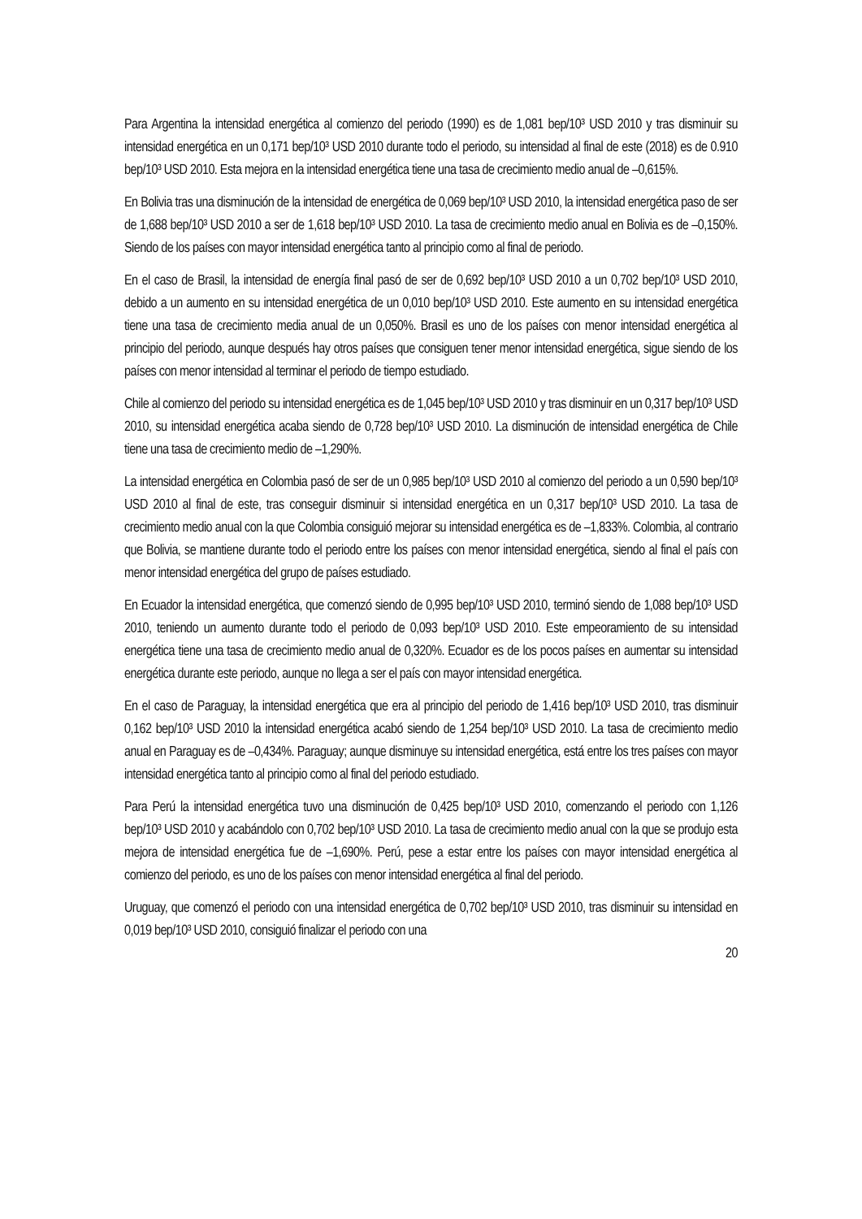Para Argentina la intensidad energética al comienzo del periodo (1990) es de 1,081 bep/10³ USD 2010 y tras disminuir su intensidad energética en un 0,171 bep/10³ USD 2010 durante todo el periodo, su intensidad al final de este (2018) es de 0.910 bep/10³ USD 2010. Esta mejora en la intensidad energética tiene una tasa de crecimiento medio anual de –0,615%.
En Bolivia tras una disminución de la intensidad de energética de 0,069 bep/10³ USD 2010, la intensidad energética paso de ser de 1,688 bep/10³ USD 2010 a ser de 1,618 bep/10³ USD 2010. La tasa de crecimiento medio anual en Bolivia es de –0,150%. Siendo de los países con mayor intensidad energética tanto al principio como al final de periodo.
En el caso de Brasil, la intensidad de energía final pasó de ser de 0,692 bep/10³ USD 2010 a un 0,702 bep/10³ USD 2010, debido a un aumento en su intensidad energética de un 0,010 bep/10³ USD 2010. Este aumento en su intensidad energética tiene una tasa de crecimiento media anual de un 0,050%. Brasil es uno de los países con menor intensidad energética al principio del periodo, aunque después hay otros países que consiguen tener menor intensidad energética, sigue siendo de los países con menor intensidad al terminar el periodo de tiempo estudiado.
Chile al comienzo del periodo su intensidad energética es de 1,045 bep/10³ USD 2010 y tras disminuir en un 0,317 bep/10³ USD 2010, su intensidad energética acaba siendo de 0,728 bep/10³ USD 2010. La disminución de intensidad energética de Chile tiene una tasa de crecimiento medio de –1,290%.
La intensidad energética en Colombia pasó de ser de un 0,985 bep/10³ USD 2010 al comienzo del periodo a un 0,590 bep/10³ USD 2010 al final de este, tras conseguir disminuir si intensidad energética en un 0,317 bep/10³ USD 2010. La tasa de crecimiento medio anual con la que Colombia consiguió mejorar su intensidad energética es de –1,833%. Colombia, al contrario que Bolivia, se mantiene durante todo el periodo entre los países con menor intensidad energética, siendo al final el país con menor intensidad energética del grupo de países estudiado.
En Ecuador la intensidad energética, que comenzó siendo de 0,995 bep/10³ USD 2010, terminó siendo de 1,088 bep/10³ USD 2010, teniendo un aumento durante todo el periodo de 0,093 bep/10³ USD 2010. Este empeoramiento de su intensidad energética tiene una tasa de crecimiento medio anual de 0,320%. Ecuador es de los pocos países en aumentar su intensidad energética durante este periodo, aunque no llega a ser el país con mayor intensidad energética.
En el caso de Paraguay, la intensidad energética que era al principio del periodo de 1,416 bep/10³ USD 2010, tras disminuir 0,162 bep/10³ USD 2010 la intensidad energética acabó siendo de 1,254 bep/10³ USD 2010. La tasa de crecimiento medio anual en Paraguay es de –0,434%. Paraguay; aunque disminuye su intensidad energética, está entre los tres países con mayor intensidad energética tanto al principio como al final del periodo estudiado.
Para Perú la intensidad energética tuvo una disminución de 0,425 bep/10³ USD 2010, comenzando el periodo con 1,126 bep/10³ USD 2010 y acabándolo con 0,702 bep/10³ USD 2010. La tasa de crecimiento medio anual con la que se produjo esta mejora de intensidad energética fue de –1,690%. Perú, pese a estar entre los países con mayor intensidad energética al comienzo del periodo, es uno de los países con menor intensidad energética al final del periodo.
Uruguay, que comenzó el periodo con una intensidad energética de 0,702 bep/10³ USD 2010, tras disminuir su intensidad en 0,019 bep/10³ USD 2010, consiguió finalizar el periodo con una
20